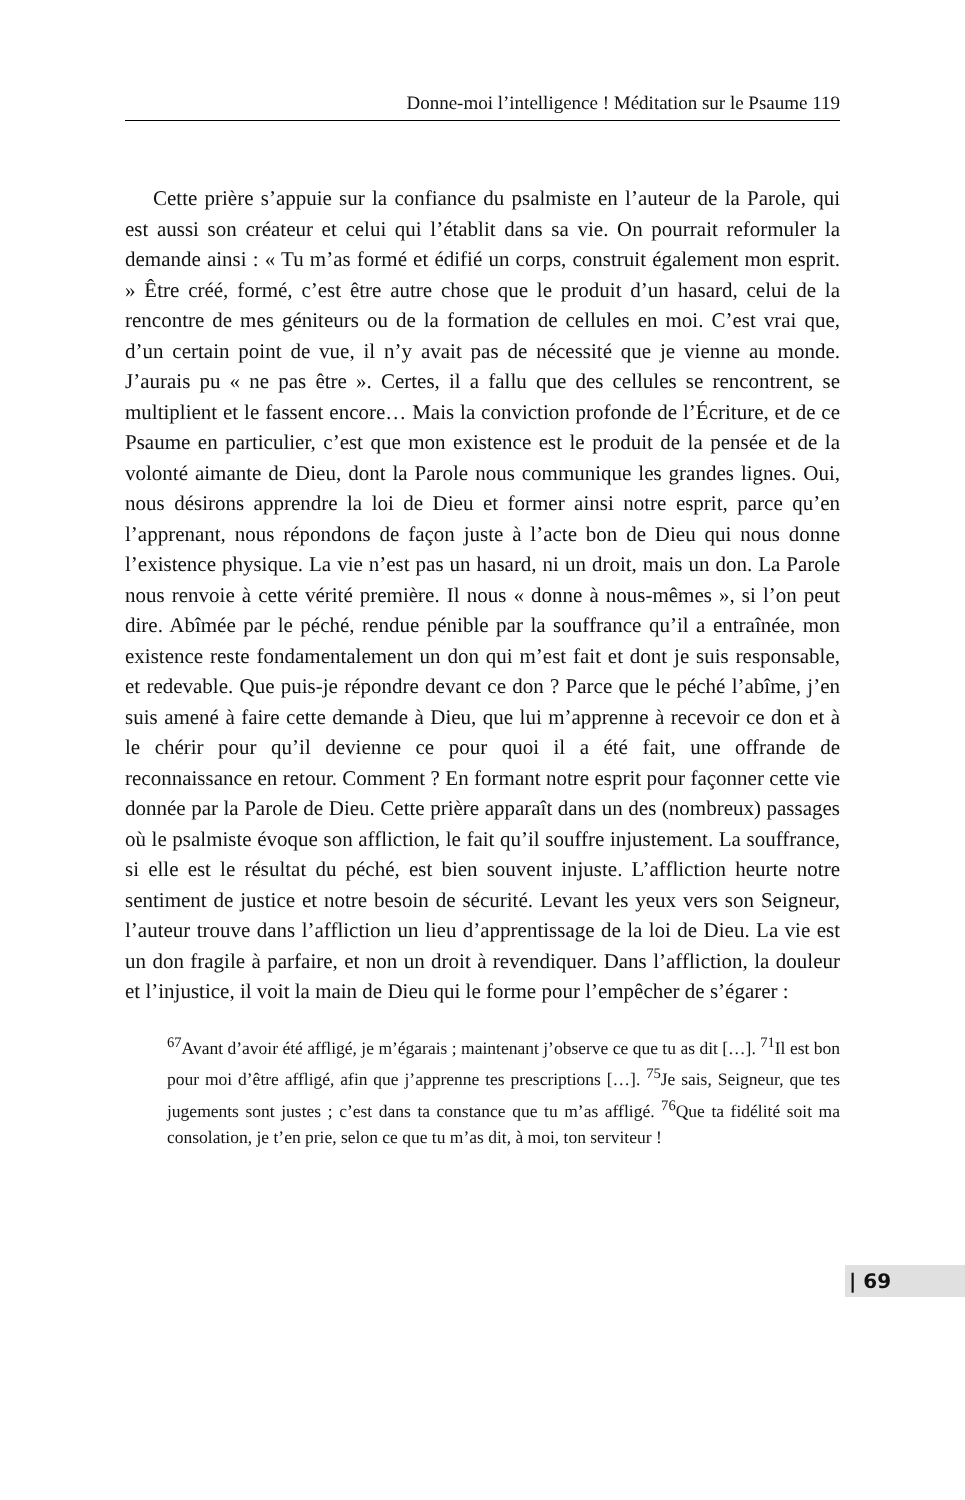Donne-moi l’intelligence ! Méditation sur le Psaume 119
Cette prière s’appuie sur la confiance du psalmiste en l’auteur de la Parole, qui est aussi son créateur et celui qui l’établit dans sa vie. On pourrait reformuler la demande ainsi : « Tu m’as formé et édifié un corps, construit également mon esprit. » Être créé, formé, c’est être autre chose que le produit d’un hasard, celui de la rencontre de mes géniteurs ou de la formation de cellules en moi. C’est vrai que, d’un certain point de vue, il n’y avait pas de nécessité que je vienne au monde. J’aurais pu « ne pas être ». Certes, il a fallu que des cellules se rencontrent, se multiplient et le fassent encore… Mais la conviction profonde de l’Écriture, et de ce Psaume en particulier, c’est que mon existence est le produit de la pensée et de la volonté aimante de Dieu, dont la Parole nous communique les grandes lignes. Oui, nous désirons apprendre la loi de Dieu et former ainsi notre esprit, parce qu’en l’apprenant, nous répondons de façon juste à l’acte bon de Dieu qui nous donne l’existence physique. La vie n’est pas un hasard, ni un droit, mais un don. La Parole nous renvoie à cette vérité première. Il nous « donne à nous-mêmes », si l’on peut dire. Abîmée par le péché, rendue pénible par la souffrance qu’il a entraînée, mon existence reste fondamentalement un don qui m’est fait et dont je suis responsable, et redevable. Que puis-je répondre devant ce don ? Parce que le péché l’abîme, j’en suis amené à faire cette demande à Dieu, que lui m’apprenne à recevoir ce don et à le chérir pour qu’il devienne ce pour quoi il a été fait, une offrande de reconnaissance en retour. Comment ? En formant notre esprit pour façonner cette vie donnée par la Parole de Dieu. Cette prière apparaît dans un des (nombreux) passages où le psalmiste évoque son affliction, le fait qu’il souffre injustement. La souffrance, si elle est le résultat du péché, est bien souvent injuste. L’affliction heurte notre sentiment de justice et notre besoin de sécurité. Levant les yeux vers son Seigneur, l’auteur trouve dans l’affliction un lieu d’apprentissage de la loi de Dieu. La vie est un don fragile à parfaire, et non un droit à revendiquer. Dans l’affliction, la douleur et l’injustice, il voit la main de Dieu qui le forme pour l’empêcher de s’égarer :
<sup>67</sup> Avant d’avoir été affligé, je m’égarais ; maintenant j’observe ce que tu as dit […]. <sup>71</sup>Il est bon pour moi d’être affligé, afin que j’apprenne tes prescriptions […]. <sup>75</sup>Je sais, Seigneur, que tes jugements sont justes ; c’est dans ta constance que tu m’as affligé. <sup>76</sup>Que ta fidélité soit ma consolation, je t’en prie, selon ce que tu m’as dit, à moi, ton serviteur !
| 69